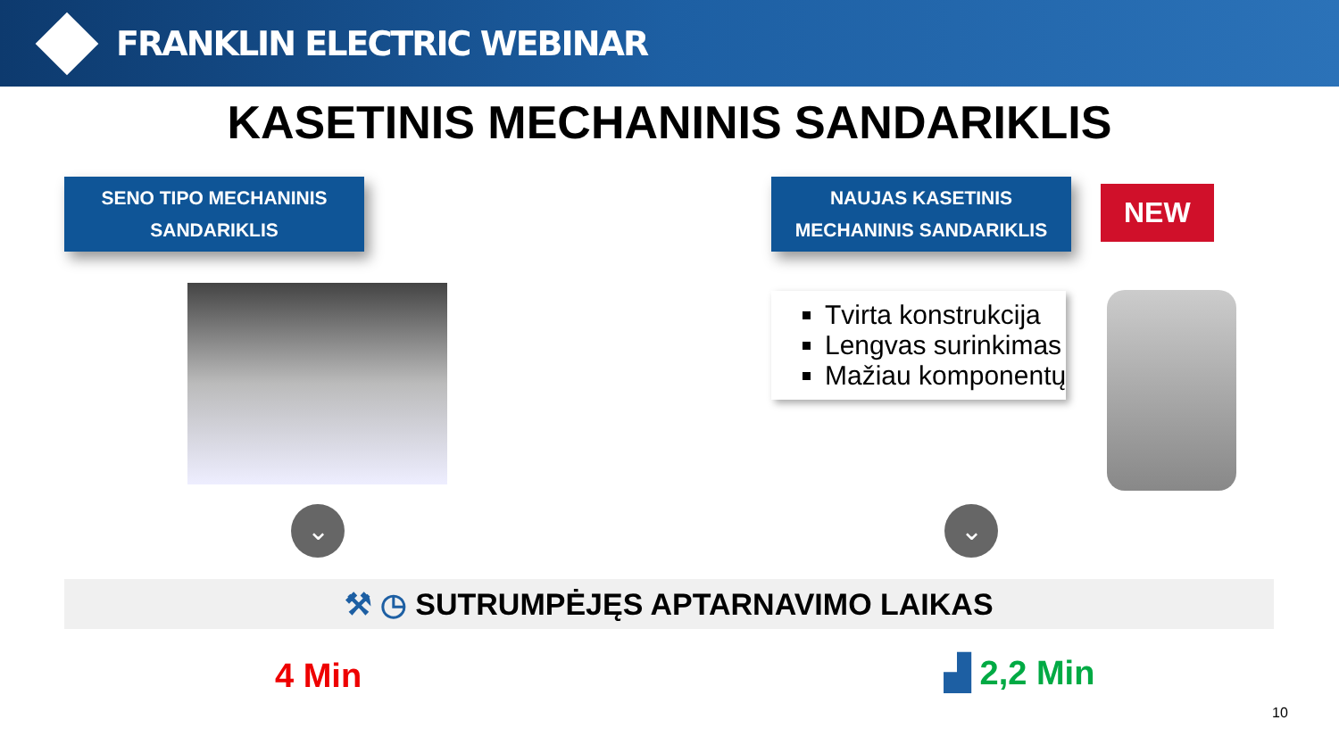FRANKLIN ELECTRIC WEBINAR
KASETINIS MECHANINIS SANDARIKLIS
SENO TIPO MECHANINIS
SANDARIKLIS
⌄
NAUJAS KASETINIS
MECHANINIS SANDARIKLIS
NEW
Tvirta konstrukcija
Lengvas surinkimas
Mažiau komponentų
⌄
⚒ ◷ SUTRUMPĖJĘS APTARNAVIMO LAIKAS
4 Min ▟ 2,2 Min
10